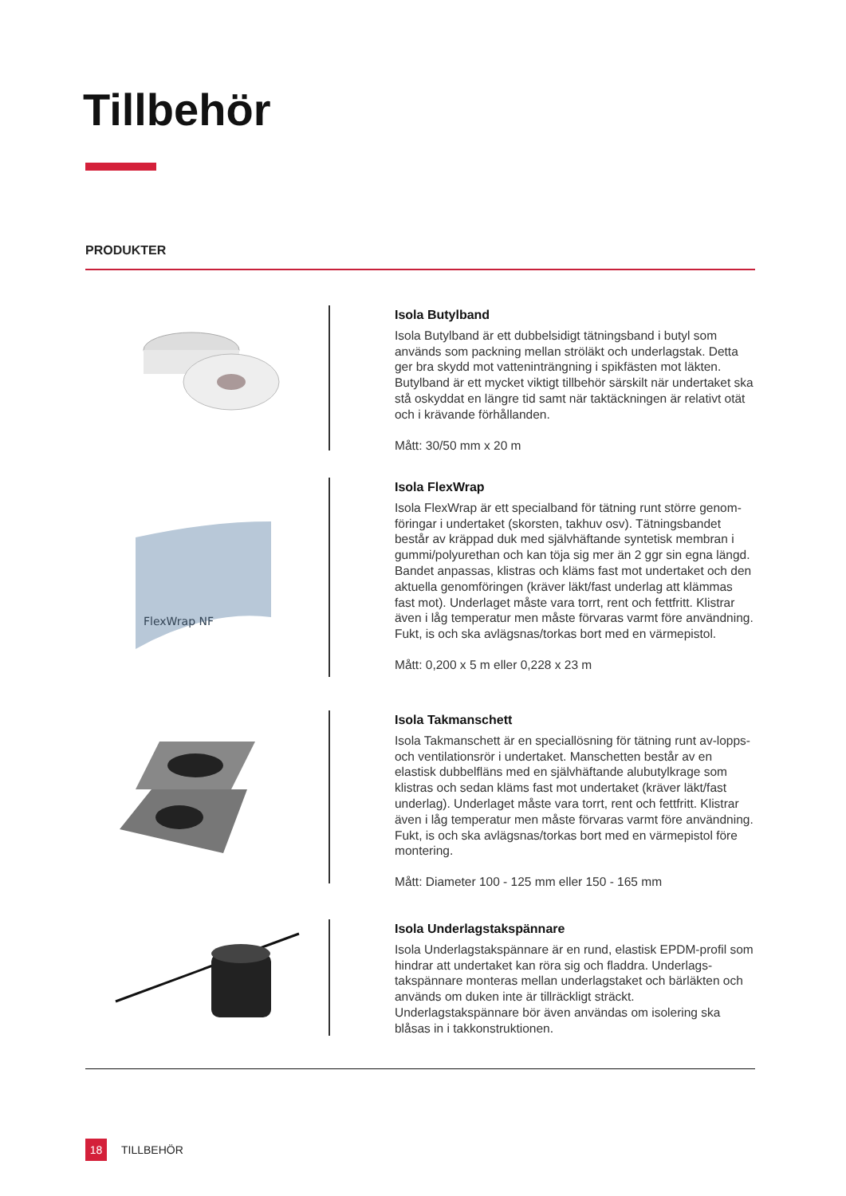Tillbehör
PRODUKTER
Isola Butylband
Isola Butylband är ett dubbelsidigt tätningsband i butyl som används som packning mellan ströläkt och underlagstak. Detta ger bra skydd mot vatteninträngning i spikfästen mot läkten. Butylband är ett mycket viktigt tillbehör särskilt när undertaket ska stå oskyddat en längre tid samt när taktäckningen är relativt otät och i krävande förhållanden.
Mått: 30/50 mm x 20 m
FlexWrap NF
Isola FlexWrap
Isola FlexWrap är ett specialband för tätning runt större genom-föringar i undertaket (skorsten, takhuv osv). Tätningsbandet består av kräppad duk med självhäftande syntetisk membran i gummi/polyurethan och kan töja sig mer än 2 ggr sin egna längd. Bandet anpassas, klistras och kläms fast mot undertaket och den aktuella genomföringen (kräver läkt/fast underlag att klämmas fast mot). Underlaget måste vara torrt, rent och fettfritt. Klistrar även i låg temperatur men måste förvaras varmt före användning. Fukt, is och ska avlägsnas/torkas bort med en värmepistol.
Mått: 0,200 x 5 m eller 0,228 x 23 m
Isola Takmanschett
Isola Takmanschett är en speciallösning för tätning runt av-lopps- och ventilationsrör i undertaket. Manschetten består av en elastisk dubbelfläns med en självhäftande alubutylkrage som klistras och sedan kläms fast mot undertaket (kräver läkt/fast underlag). Underlaget måste vara torrt, rent och fettfritt. Klistrar även i låg temperatur men måste förvaras varmt före användning. Fukt, is och ska avlägsnas/torkas bort med en värmepistol före montering.
Mått: Diameter 100 - 125 mm eller 150 - 165 mm
Isola Underlagstakspännare
Isola Underlagstakspännare är en rund, elastisk EPDM-profil som hindrar att undertaket kan röra sig och fladdra. Underlags-takspännare monteras mellan underlagstaket och bärläkten och används om duken inte är tillräckligt sträckt. Underlagstakspännare bör även användas om isolering ska blåsas in i takkonstruktionen.
18
TILLBEHÖR